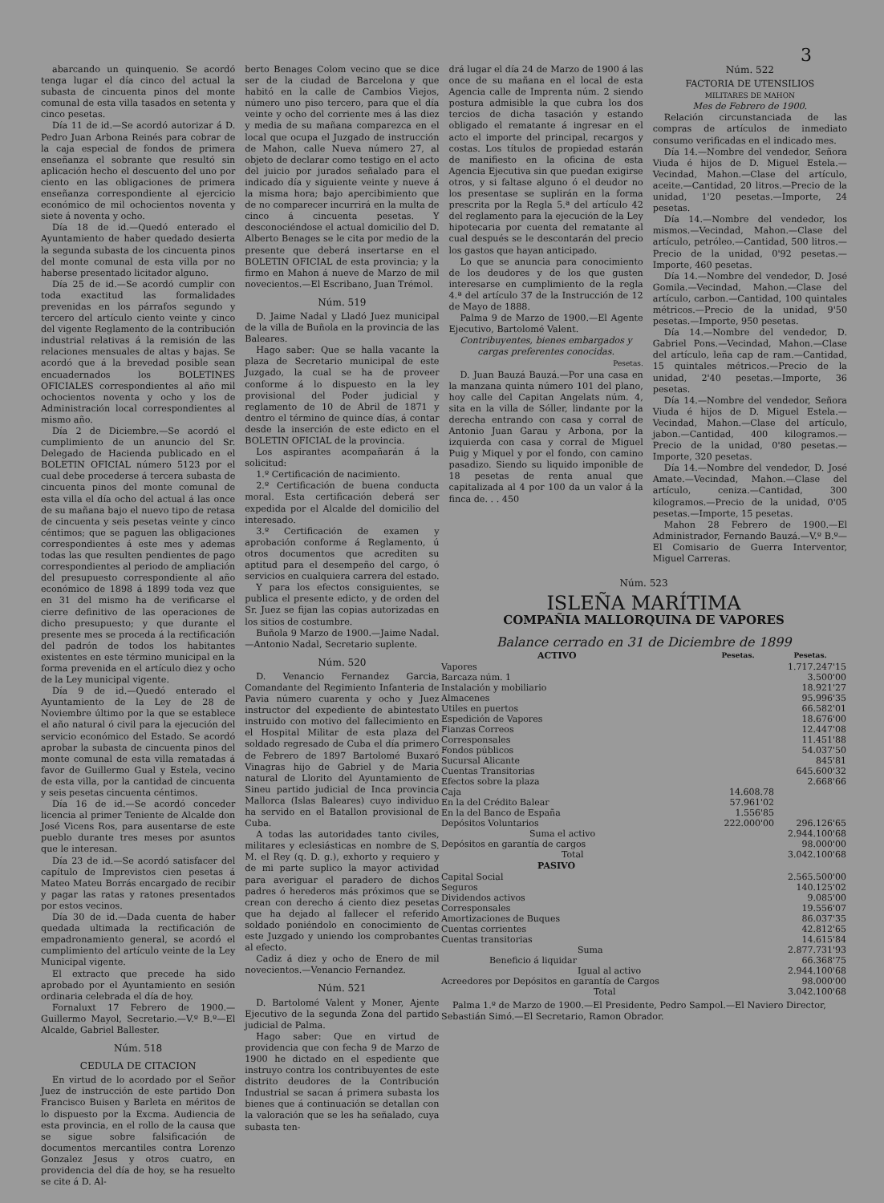3
abarcando un quinquenio. Se acordó tenga lugar el día cinco del actual la subasta de cincuenta pinos del monte comunal de esta villa tasados en setenta y cinco pesetas.
Día 11 de id.—Se acordó autorizar á D. Pedro Juan Arbona Reinés para cobrar de la caja especial de fondos de primera enseñanza el sobrante que resultó sin aplicación hecho el descuento del uno por ciento en las obligaciones de primera enseñanza correspondiente al ejercicio económico de mil ochocientos noventa y siete á noventa y ocho.
Día 18 de id.—Quedó enterado el Ayuntamiento de haber quedado desierta la segunda subasta de los cincuenta pinos del monte comunal de esta villa por no haberse presentado licitador alguno.
Día 25 de id.—Se acordó cumplir con toda exactitud las formalidades prevenidas en los párrafos segundo y tercero del artículo ciento veinte y cinco del vigente Reglamento de la contribución industrial relativas á la remisión de las relaciones mensuales de altas y bajas. Se acordó que á la brevedad posible sean encuadernados los BOLETINES OFICIALES correspondientes al año mil ochocientos noventa y ocho y los de Administración local correspondientes al mismo año.
Día 2 de Diciembre.—Se acordó el cumplimiento de un anuncio del Sr. Delegado de Hacienda publicado en el BOLETIN OFICIAL número 5123 por el cual debe procederse á tercera subasta de cincuenta pinos del monte comunal de esta villa el día ocho del actual á las once de su mañana bajo el nuevo tipo de retasa de cincuenta y seis pesetas veinte y cinco céntimos; que se paguen las obligaciones correspondientes á este mes y ademas todas las que resulten pendientes de pago correspondientes al periodo de ampliación del presupuesto correspondiente al año económico de 1898 á 1899 toda vez que en 31 del mismo ha de verificarse el cierre definitivo de las operaciones de dicho presupuesto; y que durante el presente mes se proceda á la rectificación del padrón de todos los habitantes existentes en este término municipal en la forma prevenida en el artículo diez y ocho de la Ley municipal vigente.
Día 9 de id.—Quedó enterado el Ayuntamiento de la Ley de 28 de Noviembre último por la que se establece el año natural ó civil para la ejecución del servicio económico del Estado. Se acordó aprobar la subasta de cincuenta pinos del monte comunal de esta villa rematadas á favor de Guillermo Gual y Estela, vecino de esta villa, por la cantidad de cincuenta y seis pesetas cincuenta céntimos.
Día 16 de id.—Se acordó conceder licencia al primer Teniente de Alcalde don José Vicens Ros, para ausentarse de este pueblo durante tres meses por asuntos que le interesan.
Día 23 de id.—Se acordó satisfacer del capítulo de Imprevistos cien pesetas á Mateo Mateu Borrás encargado de recibir y pagar las ratas y ratones presentados por estos vecinos.
Día 30 de id.—Dada cuenta de haber quedada ultimada la rectificación de empadronamiento general, se acordó el cumplimiento del artículo veinte de la Ley Municipal vigente.
El extracto que precede ha sido aprobado por el Ayuntamiento en sesión ordinaria celebrada el día de hoy.
Fornaluxt 17 Febrero de 1900.—Guillermo Mayol, Secretario.—V.º B.º—El Alcalde, Gabriel Ballester.
Núm. 518
CEDULA DE CITACION
En virtud de lo acordado por el Señor Juez de instrucción de este partido Don Francisco Buisen y Barleta en méritos de lo dispuesto por la Excma. Audiencia de esta provincia, en el rollo de la causa que se sigue sobre falsificación de documentos mercantiles contra Lorenzo Gonzalez Jesus y otros cuatro, en providencia del día de hoy, se ha resuelto se cite á D. Al-
berto Benages Colom vecino que se dice ser de la ciudad de Barcelona y que habitó en la calle de Cambios Viejos, número uno piso tercero, para que el día veinte y ocho del corriente mes á las diez y media de su mañana comparezca en el local que ocupa el Juzgado de instrucción de Mahon, calle Nueva número 27, al objeto de declarar como testigo en el acto del juicio por jurados señalado para el indicado día y siguiente veinte y nueve á la misma hora; bajo apercibimiento que de no comparecer incurrirá en la multa de cinco á cincuenta pesetas. Y desconociéndose el actual domicilio del D. Alberto Benages se le cita por medio de la presente que deberá insertarse en el BOLETIN OFICIAL de esta provincia; y la firmo en Mahon á nueve de Marzo de mil novecientos.—El Escribano, Juan Trémol.
Núm. 519
D. Jaime Nadal y Lladó Juez municipal de la villa de Buñola en la provincia de las Baleares.
Hago saber: Que se halla vacante la plaza de Secretario municipal de este Juzgado, la cual se ha de proveer conforme á lo dispuesto en la ley provisional del Poder judicial y reglamento de 10 de Abril de 1871 y dentro el término de quince días, á contar desde la inserción de este edicto en el BOLETIN OFICIAL de la provincia.
Los aspirantes acompañarán á la solicitud:
1.º Certificación de nacimiento.
2.º Certificación de buena conducta moral. Esta certificación deberá ser expedida por el Alcalde del domicilio del interesado.
3.º Certificación de examen y aprobación conforme á Reglamento, ú otros documentos que acrediten su aptitud para el desempeño del cargo, ó servicios en cualquiera carrera del estado.
Y para los efectos consiguientes, se publica el presente edicto, y de orden del Sr. Juez se fijan las copias autorizadas en los sitios de costumbre.
Buñola 9 Marzo de 1900.—Jaime Nadal.—Antonio Nadal, Secretario suplente.
Núm. 520
D. Venancio Fernandez Garcia, Comandante del Regimiento Infanteria de Pavia número cuarenta y ocho y Juez instructor del expediente de abintestato instruido con motivo del fallecimiento en el Hospital Militar de esta plaza del soldado regresado de Cuba el día primero de Febrero de 1897 Bartolomé Buxaró Vinagras hijo de Gabriel y de Maria natural de Llorito del Ayuntamiento de Sineu partido judicial de Inca provincia Mallorca (Islas Baleares) cuyo individuo ha servido en el Batallon provisional de Cuba.
A todas las autoridades tanto civiles, militares y eclesiásticas en nombre de S. M. el Rey (q. D. g.), exhorto y requiero y de mi parte suplico la mayor actividad para averiguar el paradero de dichos padres ó herederos más próximos que se crean con derecho á ciento diez pesetas que ha dejado al fallecer el referido soldado poniéndolo en conocimiento de este Juzgado y uniendo los comprobantes al efecto.
Cadiz á diez y ocho de Enero de mil novecientos.—Venancio Fernandez.
Núm. 521
D. Bartolomé Valent y Moner, Ajente Ejecutivo de la segunda Zona del partido judicial de Palma.
Hago saber: Que en virtud de providencia que con fecha 9 de Marzo de 1900 he dictado en el espediente que instruyo contra los contribuyentes de este distrito deudores de la Contribución Industrial se sacan á primera subasta los bienes que á continuación se detallan con la valoración que se les ha señalado, cuya subasta ten-
drá lugar el día 24 de Marzo de 1900 á las once de su mañana en el local de esta Agencia calle de Imprenta núm. 2 siendo postura admisible la que cubra los dos tercios de dicha tasación y estando obligado el rematante á ingresar en el acto el importe del principal, recargos y costas. Los títulos de propiedad estarán de manifiesto en la oficina de esta Agencia Ejecutiva sin que puedan exigirse otros, y si faltase alguno ó el deudor no los presentase se suplirán en la forma prescrita por la Regla 5.ª del artículo 42 del reglamento para la ejecución de la Ley hipotecaria por cuenta del rematante al cual después se le descontarán del precio los gastos que hayan anticipado.
Lo que se anuncia para conocimiento de los deudores y de los que gusten interesarse en cumplimiento de la regla 4.ª del artículo 37 de la Instrucción de 12 de Mayo de 1888.
Palma 9 de Marzo de 1900.—El Agente Ejecutivo, Bartolomé Valent.
Contribuyentes, bienes embargados y cargas preferentes conocidas.
Pesetas.
D. Juan Bauzá Bauzá.—Por una casa en la manzana quinta número 101 del plano, hoy calle del Capitan Angelats núm. 4, sita en la villa de Sóller, lindante por la derecha entrando con casa y corral de Antonio Juan Garau y Arbona, por la izquierda con casa y corral de Miguel Puig y Miquel y por el fondo, con camino pasadizo. Siendo su liquido imponible de 18 pesetas de renta anual que capitalizada al 4 por 100 da un valor á la finca de. . . 450
Núm. 522
FACTORIA DE UTENSILIOS
MILITARES DE MAHON
Mes de Febrero de 1900.
Relación circunstanciada de las compras de artículos de inmediato consumo verificadas en el indicado mes.
Día 14.—Nombre del vendedor, Señora Viuda é hijos de D. Miguel Estela.—Vecindad, Mahon.—Clase del artículo, aceite.—Cantidad, 20 litros.—Precio de la unidad, 1'20 pesetas.—Importe, 24 pesetas.
Día 14.—Nombre del vendedor, los mismos.—Vecindad, Mahon.—Clase del artículo, petróleo.—Cantidad, 500 litros.—Precio de la unidad, 0'92 pesetas.—Importe, 460 pesetas.
Día 14.—Nombre del vendedor, D. José Gomila.—Vecindad, Mahon.—Clase del artículo, carbon.—Cantidad, 100 quintales métricos.—Precio de la unidad, 9'50 pesetas.—Importe, 950 pesetas.
Día 14.—Nombre del vendedor, D. Gabriel Pons.—Vecindad, Mahon.—Clase del artículo, leña cap de ram.—Cantidad, 15 quintales métricos.—Precio de la unidad, 2'40 pesetas.—Importe, 36 pesetas.
Día 14.—Nombre del vendedor, Señora Viuda é hijos de D. Miguel Estela.—Vecindad, Mahon.—Clase del artículo, jabon.—Cantidad, 400 kilogramos.—Precio de la unidad, 0'80 pesetas.—Importe, 320 pesetas.
Día 14.—Nombre del vendedor, D. José Amate.—Vecindad, Mahon.—Clase del artículo, ceniza.—Cantidad, 300 kilogramos.—Precio de la unidad, 0'05 pesetas.—Importe, 15 pesetas.
Mahon 28 Febrero de 1900.—El Administrador, Fernando Bauzá.—V.º B.º—El Comisario de Guerra Interventor, Miguel Carreras.
Núm. 523
ISLEÑA MARÍTIMA
COMPAÑIA MALLORQUINA DE VAPORES
Balance cerrado en 31 de Diciembre de 1899
| ACTIVO | Pesetas. | Pesetas. |
| --- | --- | --- |
| Vapores | | 1.717.247'15 |
| Barcaza núm. 1 | | 3.500'00 |
| Instalación y mobiliario | | 18.921'27 |
| Almacenes | | 95.996'35 |
| Utiles en puertos | | 66.582'01 |
| Espedición de Vapores | | 18.676'00 |
| Fianzas Correos | | 12.447'08 |
| Corresponsales | | 11.451'88 |
| Fondos públicos | | 54.037'50 |
| Sucursal Alicante | | 845'81 |
| Cuentas Transitorias | | 645.600'32 |
| Efectos sobre la plaza | | 2.668'66 |
| Caja | 14.608.78 | |
| En la del Crédito Balear | 57.961'02 | |
| En la del Banco de España | 1.556'85 | |
| Depósitos Voluntarios | 222.000'00 | 296.126'65 |
| Suma el activo | | 2.944.100'68 |
| Depósitos en garantía de cargos | | 98.000'00 |
| Total | | 3.042.100'68 |
| PASIVO | | |
| Capital Social | | 2.565.500'00 |
| Seguros | | 140.125'02 |
| Dividendos activos | | 9.085'00 |
| Corresponsales | | 19.556'07 |
| Amortizaciones de Buques | | 86.037'35 |
| Cuentas corrientes | | 42.812'65 |
| Cuentas transitorias | | 14.615'84 |
| Suma | | 2.877.731'93 |
| Beneficio á liquidar | | 66.368'75 |
| Igual al activo | | 2.944.100'68 |
| Acreedores por Depósitos en garantía de Cargos | | 98.000'00 |
| Total | | 3.042.100'68 |
Palma 1.º de Marzo de 1900.—El Presidente, Pedro Sampol.—El Naviero Director, Sebastián Simó.—El Secretario, Ramon Obrador.